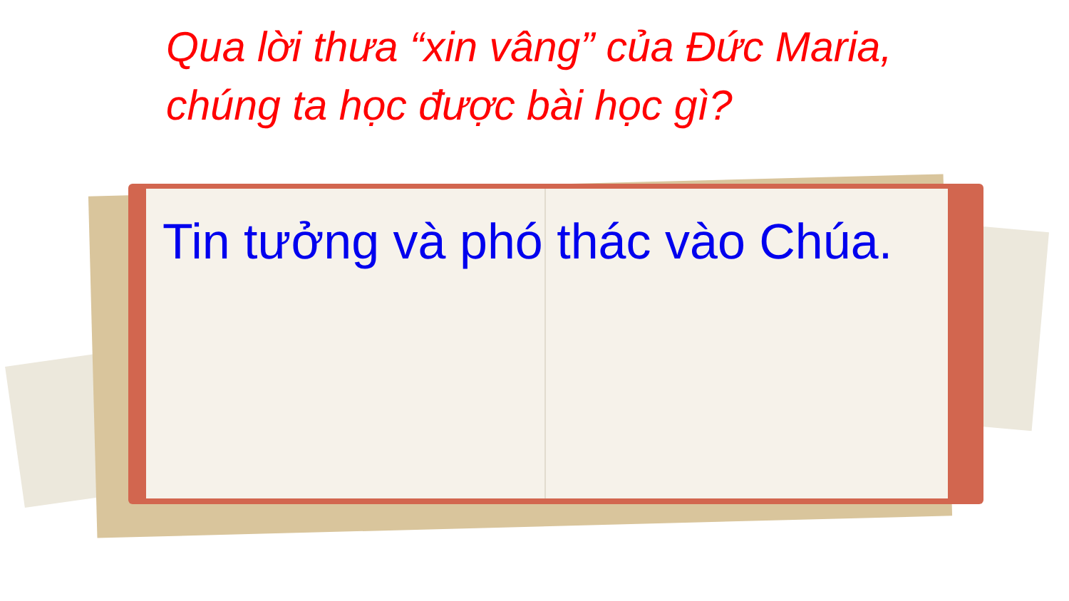Qua lời thưa “xin vâng” của Đức Maria,
chúng ta học được bài học gì?
Tin tưởng và phó thác vào Chúa.